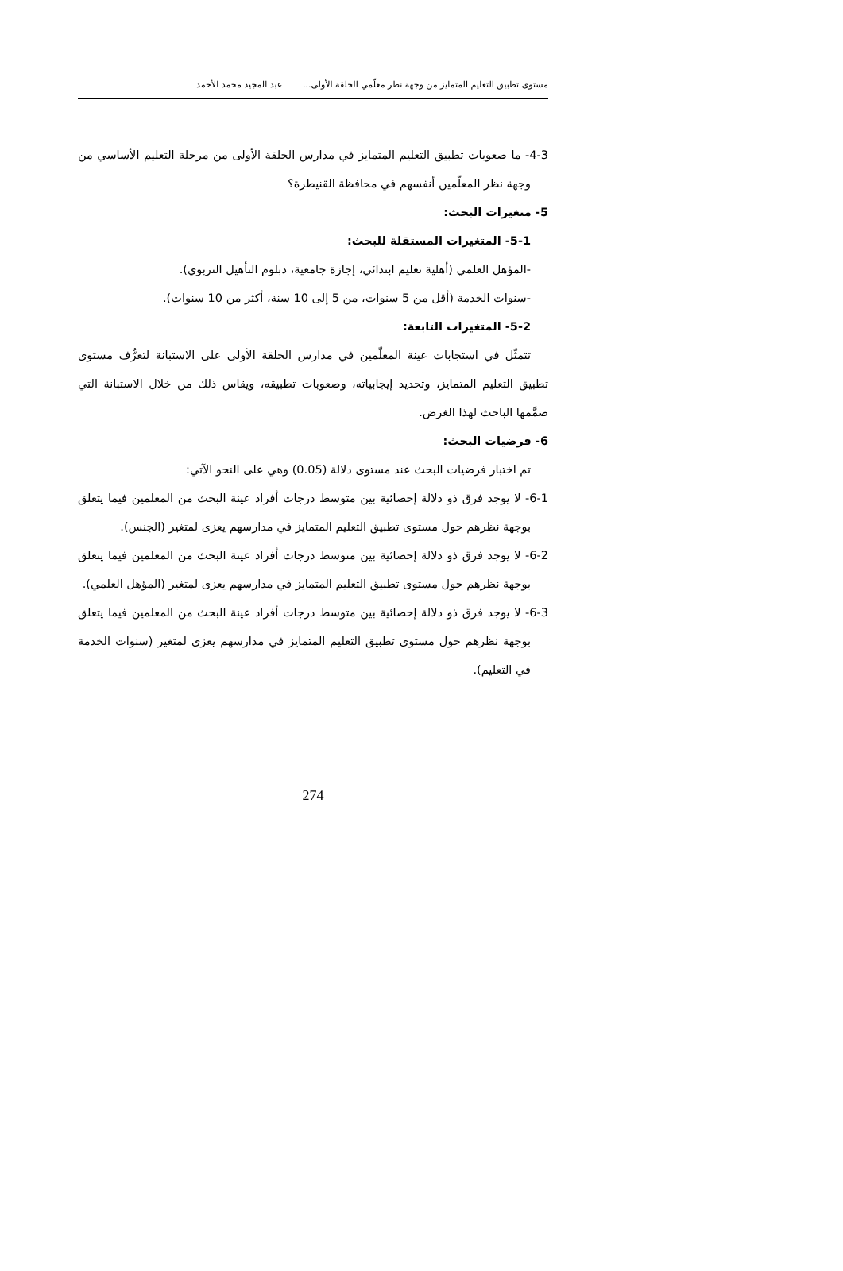مستوى تطبيق التعليم المتمايز من وجهة نظر معلّمي الحلقة الأولى... عبد المجيد محمد الأحمد
4-3- ما صعوبات تطبيق التعليم المتمايز في مدارس الحلقة الأولى من مرحلة التعليم الأساسي من وجهة نظر المعلّمين أنفسهم في محافظة القنيطرة؟
5- متغيرات البحث:
5-1- المتغيرات المستقلة للبحث:
-المؤهل العلمي (أهلية تعليم ابتدائي، إجازة جامعية، دبلوم التأهيل التربوي).
-سنوات الخدمة (أقل من 5 سنوات، من 5 إلى 10 سنة، أكثر من 10 سنوات).
5-2- المتغيرات التابعة:
تتمثّل في استجابات عينة المعلّمين في مدارس الحلقة الأولى على الاستبانة لتعرُّف مستوى تطبيق التعليم المتمايز، وتحديد إيجابياته، وصعوبات تطبيقه، ويقاس ذلك من خلال الاستبانة التي صمَّمها الباحث لهذا الغرض.
6- فرضيات البحث:
تم اختبار فرضيات البحث عند مستوى دلالة (0.05) وهي على النحو الآتي:
6-1- لا يوجد فرق ذو دلالة إحصائية بين متوسط درجات أفراد عينة البحث من المعلمين فيما يتعلق بوجهة نظرهم حول مستوى تطبيق التعليم المتمايز في مدارسهم يعزى لمتغير (الجنس).
6-2- لا يوجد فرق ذو دلالة إحصائية بين متوسط درجات أفراد عينة البحث من المعلمين فيما يتعلق بوجهة نظرهم حول مستوى تطبيق التعليم المتمايز في مدارسهم يعزى لمتغير (المؤهل العلمي).
6-3- لا يوجد فرق ذو دلالة إحصائية بين متوسط درجات أفراد عينة البحث من المعلمين فيما يتعلق بوجهة نظرهم حول مستوى تطبيق التعليم المتمايز في مدارسهم يعزى لمتغير (سنوات الخدمة في التعليم).
274